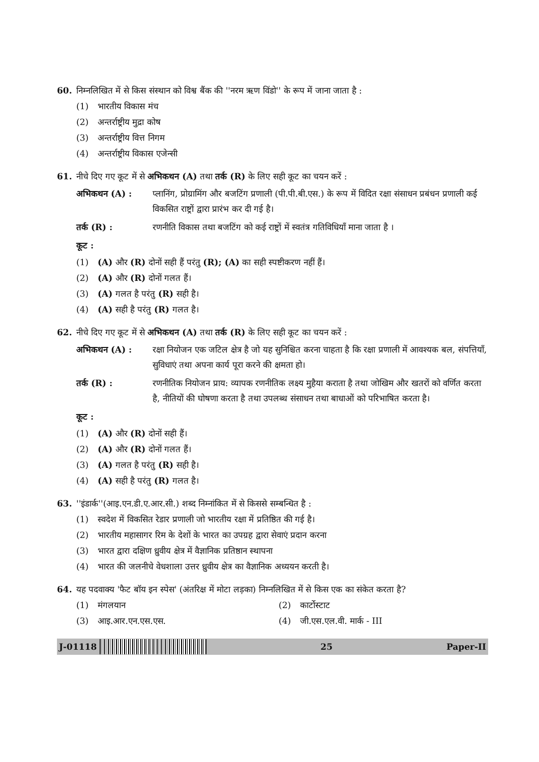60. निम्नलिखित में से किस संस्थान को विश्व बैंक की ''नरम ऋण विंडो'' के रूप में जाना जाता है :
(1) भारतीय विकास मंच
(2) अन्तर्राष्ट्रीय मुद्रा कोष
(3) अन्तर्राष्ट्रीय वित्त निगम
(4) अन्तर्राष्ट्रीय विकास एजेन्सी
61. नीचे दिए गए कूट में से अभिकथन (A) तथा तर्क (R) के लिए सही कूट का चयन करें :
अभिकथन (A) : प्लानिंग, प्रोग्रामिंग और बजटिंग प्रणाली (पी.पी.बी.एस.) के रूप में विदित रक्षा संसाधन प्रबंधन प्रणाली कई विकसित राष्ट्रों द्वारा प्रारंभ कर दी गई है।
तर्क (R) : रणनीति विकास तथा बजटिंग को कई राष्ट्रों में स्वतंत्र गतिविधियाँ माना जाता है ।
कूट :
(1) (A) और (R) दोनों सही हैं परंतु (R); (A) का सही स्पष्टीकरण नहीं हैं।
(2) (A) और (R) दोनों गलत हैं।
(3) (A) गलत है परंतु (R) सही है।
(4) (A) सही है परंतु (R) गलत है।
62. नीचे दिए गए कूट में से अभिकथन (A) तथा तर्क (R) के लिए सही कूट का चयन करें :
अभिकथन (A) : रक्षा नियोजन एक जटिल क्षेत्र है जो यह सुनिश्चित करना चाहता है कि रक्षा प्रणाली में आवश्यक बल, संपत्तियाँ, सुविधाएं तथा अपना कार्य पूरा करने की क्षमता हो।
तर्क (R) : रणनीतिक नियोजन प्राय: व्यापक रणनीतिक लक्ष्य मुहैया कराता है तथा जोखिम और खतरों को वर्णित करता है, नीतियों की घोषणा करता है तथा उपलब्ध संसाधन तथा बाधाओं को परिभाषित करता है।
कूट :
(1) (A) और (R) दोनों सही हैं।
(2) (A) और (R) दोनों गलत हैं।
(3) (A) गलत है परंतु (R) सही है।
(4) (A) सही है परंतु (R) गलत है।
63. ''इंडार्क''(आइ.एन.डी.ए.आर.सी.) शब्द निम्नांकित में से किससे सम्बन्धित है :
(1) स्वदेश में विकसित रेडार प्रणाली जो भारतीय रक्षा में प्रतिष्ठित की गई है।
(2) भारतीय महासागर रिम के देशों के भारत का उपग्रह द्वारा सेवाएं प्रदान करना
(3) भारत द्वारा दक्षिण ध्रुवीय क्षेत्र में वैज्ञानिक प्रतिष्ठान स्थापना
(4) भारत की जलनीचे वेधशाला उत्तर ध्रुवीय क्षेत्र का वैज्ञानिक अध्ययन करती है।
64. यह पदवाक्य 'फैट बॉय इन स्पेस' (अंतरिक्ष में मोटा लड़का) निम्नलिखित में से किस एक का संकेत करता है?
(1) मंगलयान (2) कार्टोस्टाट
(3) आइ.आर.एन.एस.एस. (4) जी.एस.एल.वी. मार्क - III
J-01118 25 Paper-II